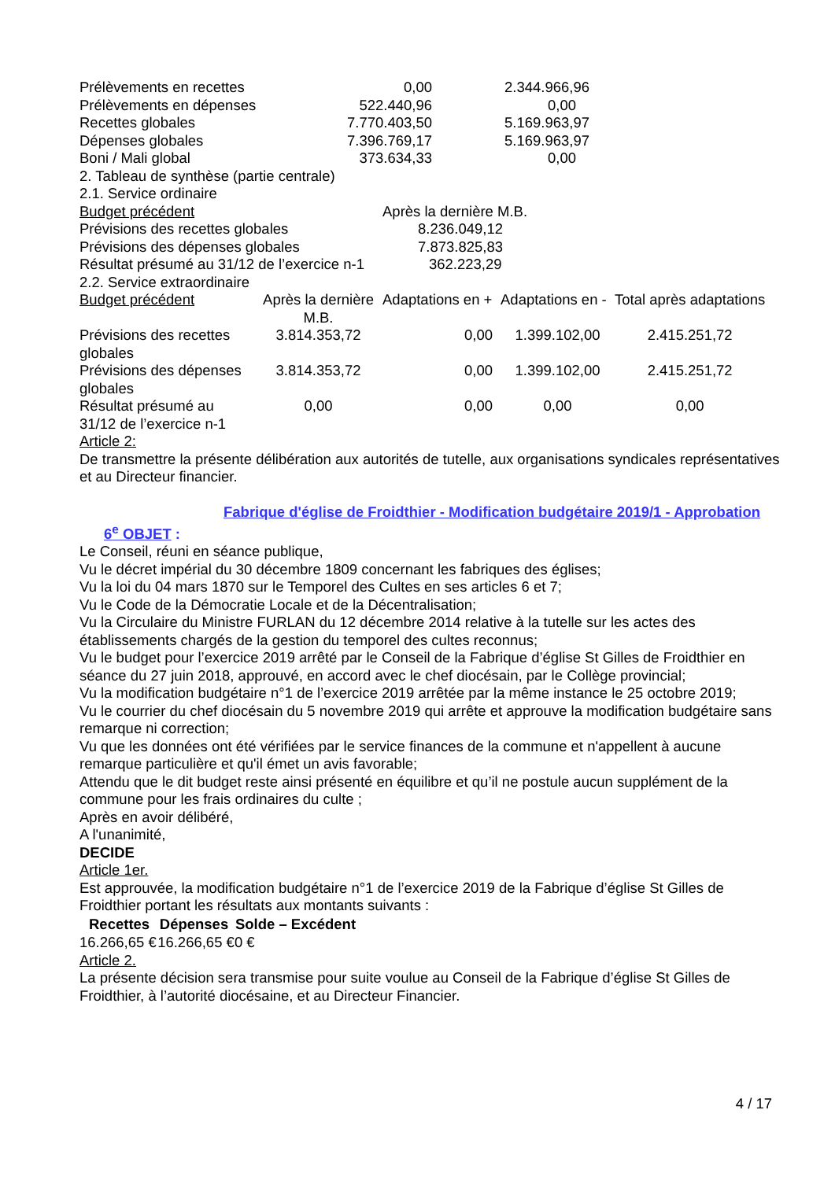| Prélèvements en recettes | 0,00 | 2.344.966,96 |
| Prélèvements en dépenses | 522.440,96 | 0,00 |
| Recettes globales | 7.770.403,50 | 5.169.963,97 |
| Dépenses globales | 7.396.769,17 | 5.169.963,97 |
| Boni / Mali global | 373.634,33 | 0,00 |
2. Tableau de synthèse (partie centrale)
2.1. Service ordinaire
| Budget précédent | Après la dernière M.B. |
| Prévisions des recettes globales | 8.236.049,12 |
| Prévisions des dépenses globales | 7.873.825,83 |
| Résultat présumé au 31/12 de l’exercice n-1 | 362.223,29 |
2.2. Service extraordinaire
| Budget précédent | Après la dernière M.B. | Adaptations en + | Adaptations en - | Total après adaptations |
| Prévisions des recettes globales | 3.814.353,72 | 0,00 | 1.399.102,00 | 2.415.251,72 |
| Prévisions des dépenses globales | 3.814.353,72 | 0,00 | 1.399.102,00 | 2.415.251,72 |
| Résultat présumé au 31/12 de l’exercice n-1 | 0,00 | 0,00 | 0,00 | 0,00 |
Article 2:
De transmettre la présente délibération aux autorités de tutelle, aux organisations syndicales représentatives et au Directeur financier.
6<sup>e</sup> OBJET :
Fabrique d'église de Froidthier - Modification budgétaire 2019/1 - Approbation
Le Conseil, réuni en séance publique,
Vu le décret impérial du 30 décembre 1809 concernant les fabriques des églises;
Vu la loi du 04 mars 1870 sur le Temporel des Cultes en ses articles 6 et 7;
Vu le Code de la Démocratie Locale et de la Décentralisation;
Vu la Circulaire du Ministre FURLAN du 12 décembre 2014 relative à la tutelle sur les actes des établissements chargés de la gestion du temporel des cultes reconnus;
Vu le budget pour l’exercice 2019 arrêté par le Conseil de la Fabrique d’église St Gilles de Froidthier en séance du 27 juin 2018, approuvé, en accord avec le chef diocésain, par le Collège provincial;
Vu la modification budgétaire n°1 de l’exercice 2019 arrêtée par la même instance le 25 octobre 2019;
Vu le courrier du chef diocésain du 5 novembre 2019 qui arrête et approuve la modification budgétaire sans remarque ni correction;
Vu que les données ont été vérifiées par le service finances de la commune et n'appellent à aucune remarque particulière et qu'il émet un avis favorable;
Attendu que le dit budget reste ainsi présenté en équilibre et qu’il ne postule aucun supplément de la commune pour les frais ordinaires du culte ;
Après en avoir délibéré,
A l'unanimité,
DECIDE
Article 1er.
Est approuvée, la modification budgétaire n°1 de l’exercice 2019 de la Fabrique d’église St Gilles de Froidthier portant les résultats aux montants suivants :
| Recettes | Dépenses | Solde – Excédent |
| --- | --- | --- |
| 16.266,65 € | 16.266,65 € | 0 € |
Article 2.
La présente décision sera transmise pour suite voulue au Conseil de la Fabrique d’église St Gilles de Froidthier, à l’autorité diocésaine, et au Directeur Financier.
4 / 17